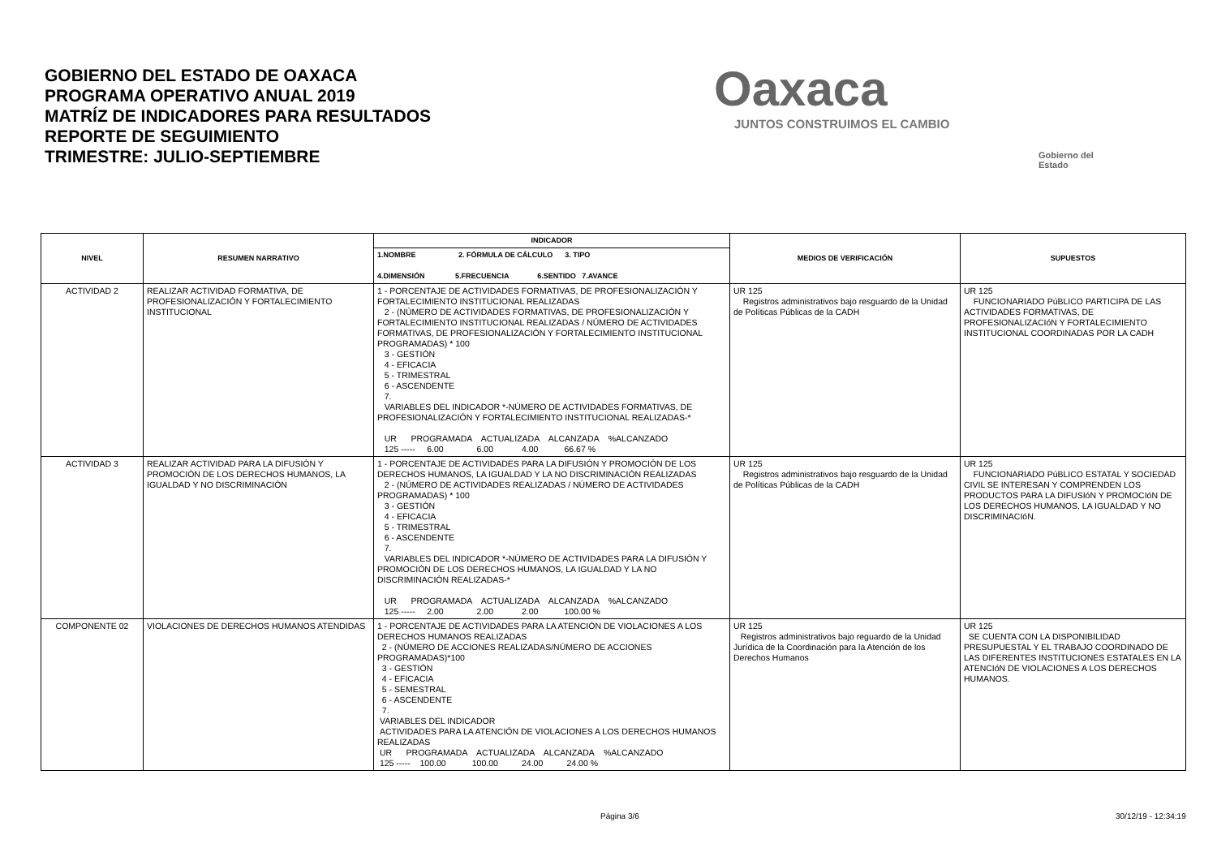GOBIERNO DEL ESTADO DE OAXACA
PROGRAMA OPERATIVO ANUAL 2019
MATRÍZ DE INDICADORES PARA RESULTADOS
REPORTE DE SEGUIMIENTO
TRIMESTRE: JULIO-SEPTIEMBRE
Oaxaca
JUNTOS CONSTRUIMOS EL CAMBIO
Gobierno del Estado
| NIVEL | RESUMEN NARRATIVO | INDICADOR | MEDIOS DE VERIFICACIÓN | SUPUESTOS |
| --- | --- | --- | --- | --- |
| | | 1.NOMBRE 2. FÓRMULA DE CÁLCULO 3. TIPO 4.DIMENSIÓN 5.FRECUENCIA 6.SENTIDO 7.AVANCE | | |
| ACTIVIDAD 2 | REALIZAR ACTIVIDAD FORMATIVA, DE PROFESIONALIZACIÓN Y FORTALECIMIENTO INSTITUCIONAL | 1 - PORCENTAJE DE ACTIVIDADES FORMATIVAS, DE PROFESIONALIZACIÓN Y FORTALECIMIENTO INSTITUCIONAL REALIZADAS 2 - (NÚMERO DE ACTIVIDADES FORMATIVAS, DE PROFESIONALIZACIÓN Y FORTALECIMIENTO INSTITUCIONAL REALIZADAS / NÚMERO DE ACTIVIDADES FORMATIVAS, DE PROFESIONALIZACIÓN Y FORTALECIMIENTO INSTITUCIONAL PROGRAMADAS) * 100 3 - GESTIÓN 4 - EFICACIA 5 - TRIMESTRAL 6 - ASCENDENTE 7. VARIABLES DEL INDICADOR *-NÚMERO DE ACTIVIDADES FORMATIVAS, DE PROFESIONALIZACIÓN Y FORTALECIMIENTO INSTITUCIONAL REALIZADAS-* UR PROGRAMADA ACTUALIZADA ALCANZADA %ALCANZADO 125 ----- 6.00 6.00 4.00 66.67 % | UR 125 Registros administrativos bajo resguardo de la Unidad de Políticas Públicas de la CADH | UR 125 FUNCIONARIADO PúBLICO PARTICIPA DE LAS ACTIVIDADES FORMATIVAS, DE PROFESIONALIZACIóN Y FORTALECIMIENTO INSTITUCIONAL COORDINADAS POR LA CADH |
| ACTIVIDAD 3 | REALIZAR ACTIVIDAD PARA LA DIFUSIÓN Y PROMOCIÓN DE LOS DERECHOS HUMANOS, LA IGUALDAD Y NO DISCRIMINACIÓN | 1 - PORCENTAJE DE ACTIVIDADES PARA LA DIFUSIÓN Y PROMOCIÓN DE LOS DERECHOS HUMANOS, LA IGUALDAD Y LA NO DISCRIMINACIÓN REALIZADAS 2 - (NÚMERO DE ACTIVIDADES REALIZADAS / NÚMERO DE ACTIVIDADES PROGRAMADAS) * 100 3 - GESTIÓN 4 - EFICACIA 5 - TRIMESTRAL 6 - ASCENDENTE 7. VARIABLES DEL INDICADOR *-NÚMERO DE ACTIVIDADES PARA LA DIFUSIÓN Y PROMOCIÓN DE LOS DERECHOS HUMANOS, LA IGUALDAD Y LA NO DISCRIMINACIÓN REALIZADAS-* UR PROGRAMADA ACTUALIZADA ALCANZADA %ALCANZADO 125 ----- 2.00 2.00 2.00 100.00 % | UR 125 Registros administrativos bajo resguardo de la Unidad de Políticas Públicas de la CADH | UR 125 FUNCIONARIADO PúBLICO ESTATAL Y SOCIEDAD CIVIL SE INTERESAN Y COMPRENDEN LOS PRODUCTOS PARA LA DIFUSIóN Y PROMOCIóN DE LOS DERECHOS HUMANOS, LA IGUALDAD Y NO DISCRIMINACIóN. |
| COMPONENTE 02 | VIOLACIONES DE DERECHOS HUMANOS ATENDIDAS | 1 - PORCENTAJE DE ACTIVIDADES PARA LA ATENCIÓN DE VIOLACIONES A LOS DERECHOS HUMANOS REALIZADAS 2 - (NÚMERO DE ACCIONES REALIZADAS/NÚMERO DE ACCIONES PROGRAMADAS)*100 3 - GESTIÓN 4 - EFICACIA 5 - SEMESTRAL 6 - ASCENDENTE 7. VARIABLES DEL INDICADOR ACTIVIDADES PARA LA ATENCIÓN DE VIOLACIONES A LOS DERECHOS HUMANOS REALIZADAS UR PROGRAMADA ACTUALIZADA ALCANZADA %ALCANZADO 125 ----- 100.00 100.00 24.00 24.00 % | UR 125 Registros administrativos bajo reguardo de la Unidad Jurídica de la Coordinación para la Atención de los Derechos Humanos | UR 125 SE CUENTA CON LA DISPONIBILIDAD PRESUPUESTAL Y EL TRABAJO COORDINADO DE LAS DIFERENTES INSTITUCIONES ESTATALES EN LA ATENCIóN DE VIOLACIONES A LOS DERECHOS HUMANOS. |
Página 3/6 30/12/19 - 12:34:19